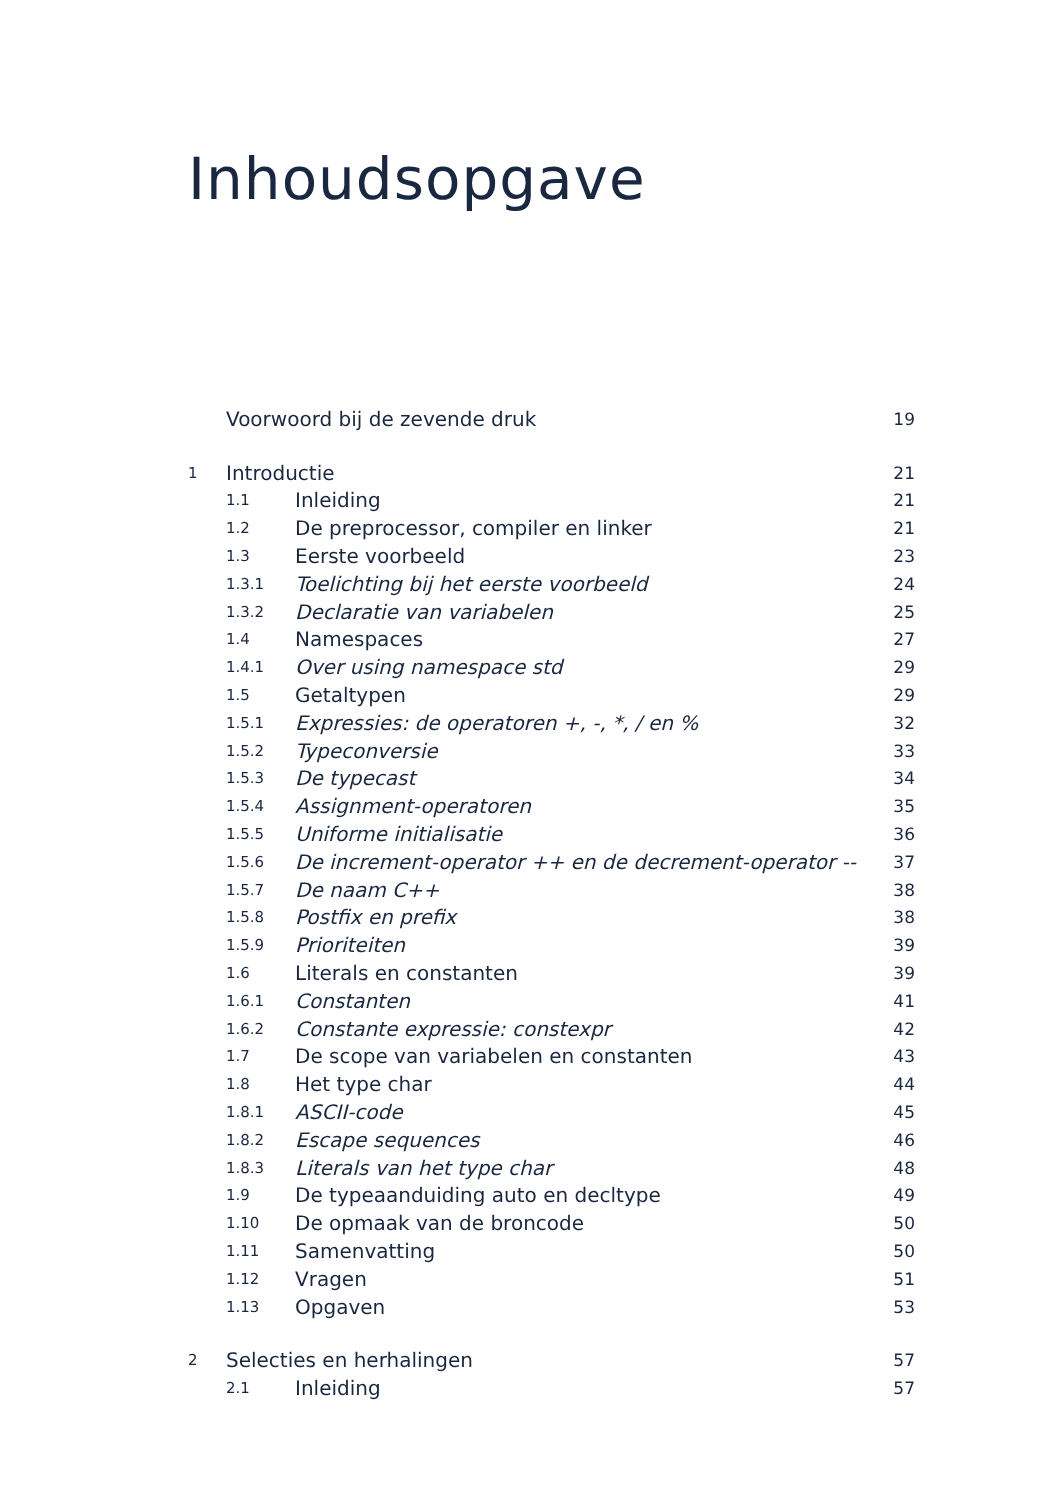Inhoudsopgave
| | Voorwoord bij de zevende druk | | 19 |
| 1 | Introductie | | 21 |
| | 1.1 | Inleiding | 21 |
| | 1.2 | De preprocessor, compiler en linker | 21 |
| | 1.3 | Eerste voorbeeld | 23 |
| | 1.3.1 | Toelichting bij het eerste voorbeeld | 24 |
| | 1.3.2 | Declaratie van variabelen | 25 |
| | 1.4 | Namespaces | 27 |
| | 1.4.1 | Over using namespace std | 29 |
| | 1.5 | Getaltypen | 29 |
| | 1.5.1 | Expressies: de operatoren +, -, *, / en % | 32 |
| | 1.5.2 | Typeconversie | 33 |
| | 1.5.3 | De typecast | 34 |
| | 1.5.4 | Assignment-operatoren | 35 |
| | 1.5.5 | Uniforme initialisatie | 36 |
| | 1.5.6 | De increment-operator ++ en de decrement-operator -- | 37 |
| | 1.5.7 | De naam C++ | 38 |
| | 1.5.8 | Postfix en prefix | 38 |
| | 1.5.9 | Prioriteiten | 39 |
| | 1.6 | Literals en constanten | 39 |
| | 1.6.1 | Constanten | 41 |
| | 1.6.2 | Constante expressie: constexpr | 42 |
| | 1.7 | De scope van variabelen en constanten | 43 |
| | 1.8 | Het type char | 44 |
| | 1.8.1 | ASCII-code | 45 |
| | 1.8.2 | Escape sequences | 46 |
| | 1.8.3 | Literals van het type char | 48 |
| | 1.9 | De typeaanduiding auto en decltype | 49 |
| | 1.10 | De opmaak van de broncode | 50 |
| | 1.11 | Samenvatting | 50 |
| | 1.12 | Vragen | 51 |
| | 1.13 | Opgaven | 53 |
| 2 | Selecties en herhalingen | | 57 |
| | 2.1 | Inleiding | 57 |